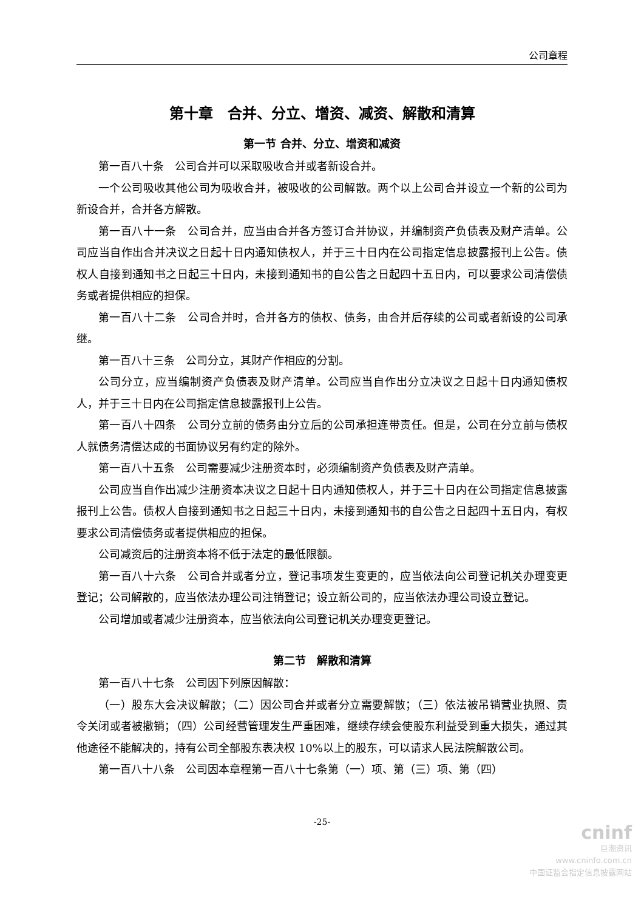公司章程
第十章　合并、分立、增资、减资、解散和清算
第一节 合并、分立、增资和减资
第一百八十条　公司合并可以采取吸收合并或者新设合并。
一个公司吸收其他公司为吸收合并，被吸收的公司解散。两个以上公司合并设立一个新的公司为新设合并，合并各方解散。
第一百八十一条　公司合并，应当由合并各方签订合并协议，并编制资产负债表及财产清单。公司应当自作出合并决议之日起十日内通知债权人，并于三十日内在公司指定信息披露报刊上公告。债权人自接到通知书之日起三十日内，未接到通知书的自公告之日起四十五日内，可以要求公司清偿债务或者提供相应的担保。
第一百八十二条　公司合并时，合并各方的债权、债务，由合并后存续的公司或者新设的公司承继。
第一百八十三条　公司分立，其财产作相应的分割。
公司分立，应当编制资产负债表及财产清单。公司应当自作出分立决议之日起十日内通知债权人，并于三十日内在公司指定信息披露报刊上公告。
第一百八十四条　公司分立前的债务由分立后的公司承担连带责任。但是，公司在分立前与债权人就债务清偿达成的书面协议另有约定的除外。
第一百八十五条　公司需要减少注册资本时，必须编制资产负债表及财产清单。
公司应当自作出减少注册资本决议之日起十日内通知债权人，并于三十日内在公司指定信息披露报刊上公告。债权人自接到通知书之日起三十日内，未接到通知书的自公告之日起四十五日内，有权要求公司清偿债务或者提供相应的担保。
公司减资后的注册资本将不低于法定的最低限额。
第一百八十六条　公司合并或者分立，登记事项发生变更的，应当依法向公司登记机关办理变更登记；公司解散的，应当依法办理公司注销登记；设立新公司的，应当依法办理公司设立登记。
公司增加或者减少注册资本，应当依法向公司登记机关办理变更登记。
第二节　解散和清算
第一百八十七条　公司因下列原因解散：
（一）股东大会决议解散；（二）因公司合并或者分立需要解散；（三）依法被吊销营业执照、责令关闭或者被撤销；（四）公司经营管理发生严重困难，继续存续会使股东利益受到重大损失，通过其他途径不能解决的，持有公司全部股东表决权 10%以上的股东，可以请求人民法院解散公司。
第一百八十八条　公司因本章程第一百八十七条第（一）项、第（三）项、第（四）
-25-
cninf
巨潮资讯
www.cninfo.com.cn
中国证监会指定信息披露网站